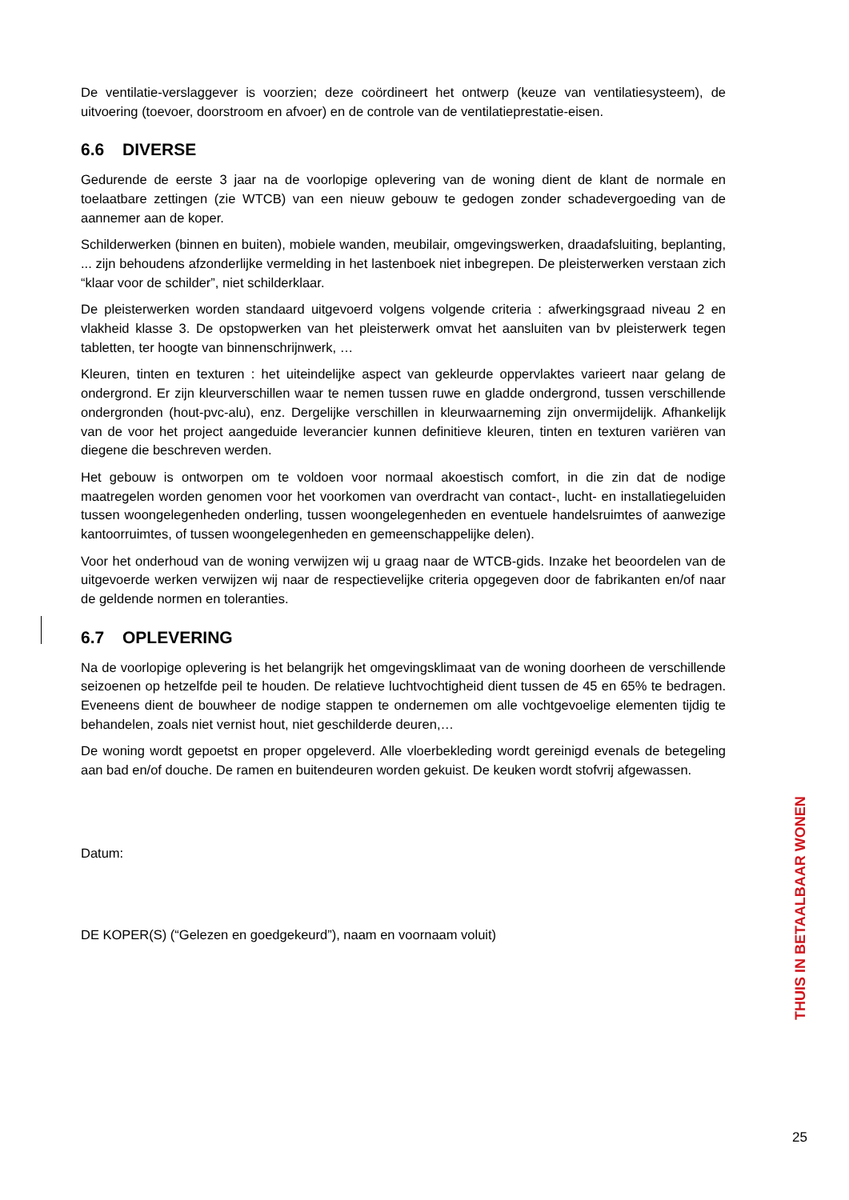De ventilatie-verslaggever is voorzien; deze coördineert het ontwerp (keuze van ventilatiesysteem), de uitvoering (toevoer, doorstroom en afvoer) en de controle van de ventilatieprestatie-eisen.
6.6 DIVERSE
Gedurende de eerste 3 jaar na de voorlopige oplevering van de woning dient de klant de normale en toelaatbare zettingen (zie WTCB) van een nieuw gebouw te gedogen zonder schadevergoeding van de aannemer aan de koper.
Schilderwerken (binnen en buiten), mobiele wanden, meubilair, omgevingswerken, draadafsluiting, beplanting, ... zijn behoudens afzonderlijke vermelding in het lastenboek niet inbegrepen. De pleisterwerken verstaan zich “klaar voor de schilder”, niet schilderklaar.
De pleisterwerken worden standaard uitgevoerd volgens volgende criteria : afwerkingsgraad niveau 2 en vlakheid klasse 3. De opstopwerken van het pleisterwerk omvat het aansluiten van bv pleisterwerk tegen tabletten, ter hoogte van binnenschrijnwerk, …
Kleuren, tinten en texturen : het uiteindelijke aspect van gekleurde oppervlaktes varieert naar gelang de ondergrond. Er zijn kleurverschillen waar te nemen tussen ruwe en gladde ondergrond, tussen verschillende ondergronden (hout-pvc-alu), enz. Dergelijke verschillen in kleurwaarneming zijn onvermijdelijk. Afhankelijk van de voor het project aangeduide leverancier kunnen definitieve kleuren, tinten en texturen variëren van diegene die beschreven werden.
Het gebouw is ontworpen om te voldoen voor normaal akoestisch comfort, in die zin dat de nodige maatregelen worden genomen voor het voorkomen van overdracht van contact-, lucht- en installatiegeluiden tussen woongelegenheden onderling, tussen woongelegenheden en eventuele handelsruimtes of aanwezige kantoorruimtes, of tussen woongelegenheden en gemeenschappelijke delen).
Voor het onderhoud van de woning verwijzen wij u graag naar de WTCB-gids. Inzake het beoordelen van de uitgevoerde werken verwijzen wij naar de respectievelijke criteria opgegeven door de fabrikanten en/of naar de geldende normen en toleranties.
6.7 OPLEVERING
Na de voorlopige oplevering is het belangrijk het omgevingsklimaat van de woning doorheen de verschillende seizoenen op hetzelfde peil te houden. De relatieve luchtvochtigheid dient tussen de 45 en 65% te bedragen. Eveneens dient de bouwheer de nodige stappen te ondernemen om alle vochtgevoelige elementen tijdig te behandelen, zoals niet vernist hout, niet geschilderde deuren,…
De woning wordt gepoetst en proper opgeleverd. Alle vloerbekleding wordt gereinigd evenals de betegeling aan bad en/of douche. De ramen en buitendeuren worden gekuist. De keuken wordt stofvrij afgewassen.
Datum:
DE KOPER(S) (“Gelezen en goedgekeurd”), naam en voornaam voluit)
THUIS IN BETAALBAAR WONEN
25